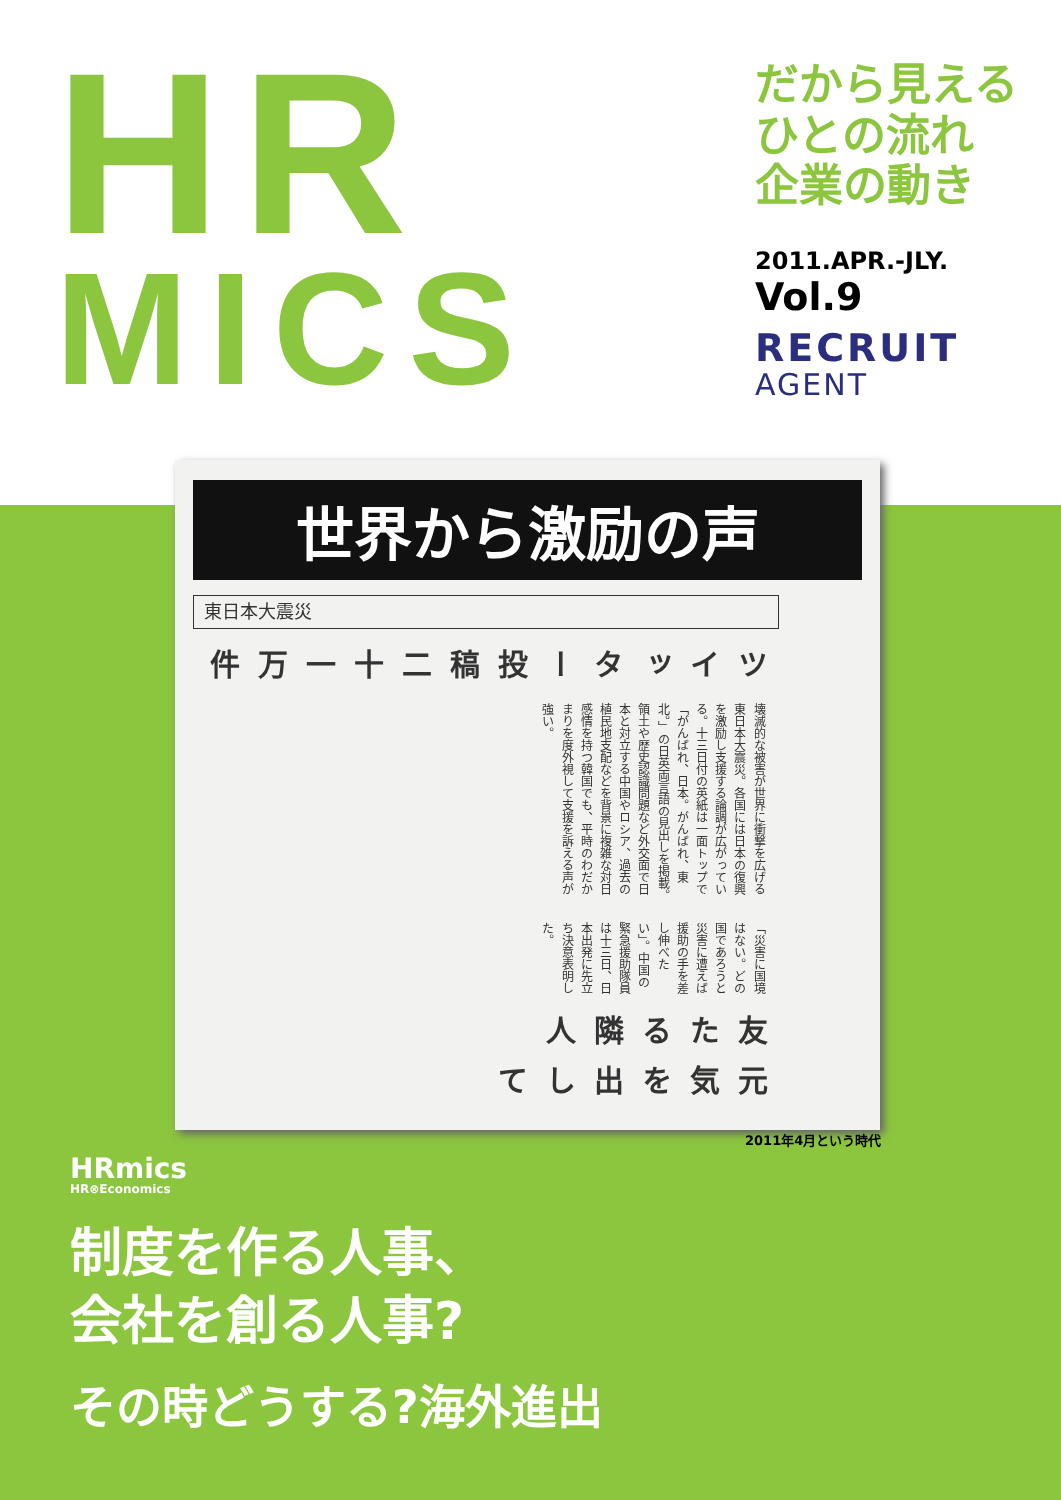HR
MICS
だから見える
ひとの流れ
企業の動き
2011.APR.-JLY.
Vol.9
RECRUIT
AGENT
世界から激励の声
東日本大震災
ツイッター投稿二十一万件
壊滅的な被害が世界に衝撃を広げる東日本大震災。各国には日本の復興を激励し支援する論調が広がっている。十三日付の英紙は一面トップで「がんばれ、日本。がんばれ、東北。」の日英両言語の見出しを掲載。領土や歴史認識問題など外交面で日本と対立する中国やロシア、過去の植民地支配などを背景に複雑な対日感情を持つ韓国でも、平時のわだかまりを度外視して支援を訴える声が強い。
「災害に国境はない。どの国であろうと災害に遭えば援助の手を差し伸べたい」。中国の緊急援助隊員は十三日、日本出発に先立ち決意表明した。
友たる隣人
元気を出して
2011年4月という時代
HRmics
HR⊗Economics
制度を作る人事、
会社を創る人事?
その時どうする?海外進出